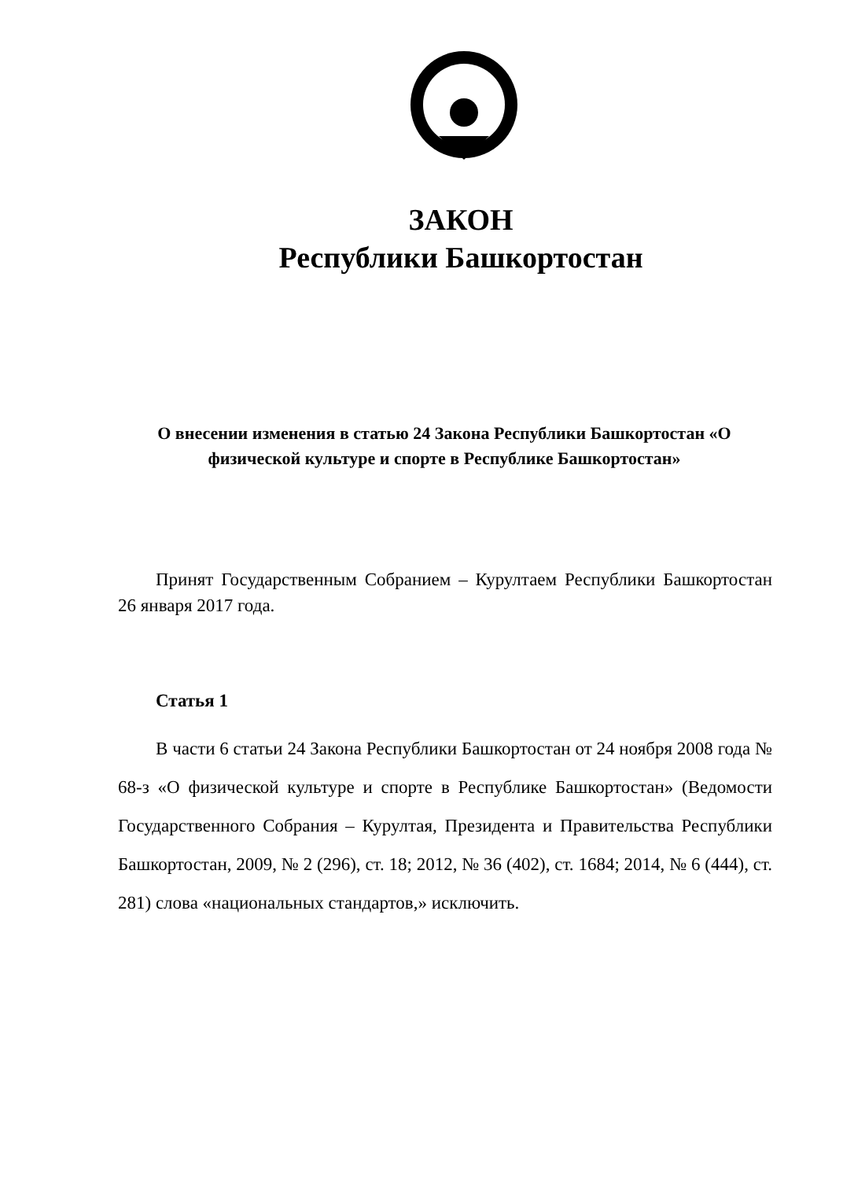ЗАКОН
Республики Башкортостан
О внесении изменения в статью 24 Закона Республики Башкортостан «О физической культуре и спорте в Республике Башкортостан»
Принят Государственным Собранием – Курултаем Республики Башкортостан 26 января 2017 года.
Статья 1
В части 6 статьи 24 Закона Республики Башкортостан от 24 ноября 2008 года № 68-з «О физической культуре и спорте в Республике Башкортостан» (Ведомости Государственного Собрания – Курултая, Президента и Правительства Республики Башкортостан, 2009, № 2 (296), ст. 18; 2012, № 36 (402), ст. 1684; 2014, № 6 (444), ст. 281) слова «национальных стандартов,» исключить.